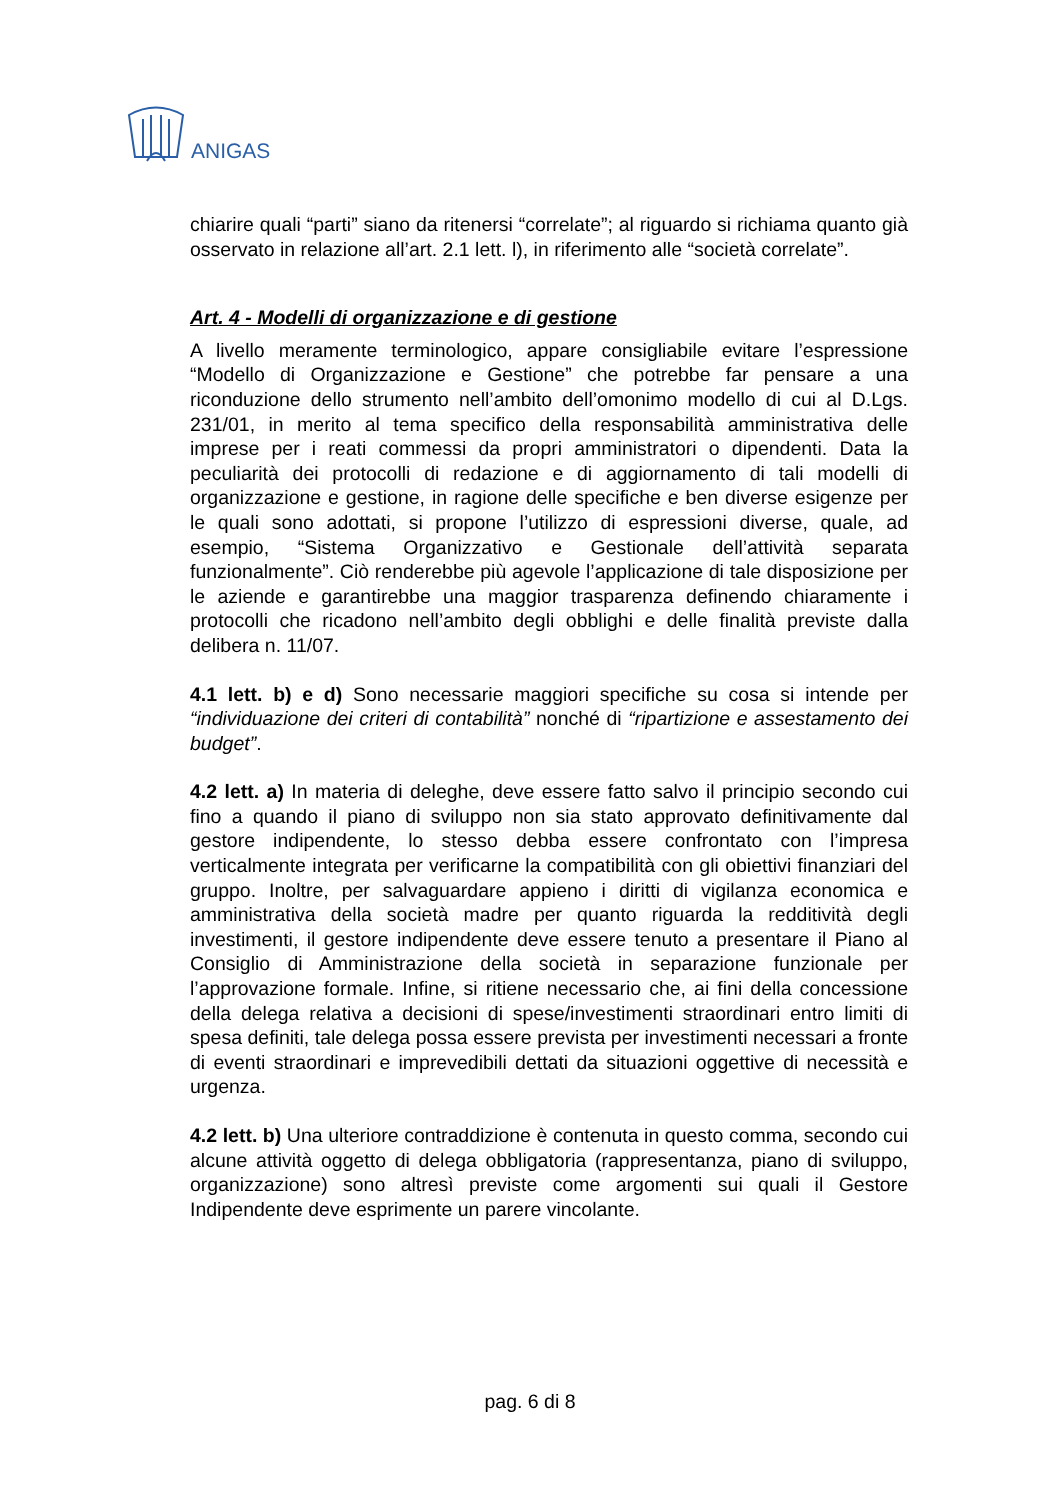ANIGAS
chiarire quali “parti” siano da ritenersi “correlate”; al riguardo si richiama quanto già osservato in relazione all’art. 2.1 lett. l), in riferimento alle “società correlate”.
Art. 4 - Modelli di organizzazione e di gestione
A livello meramente terminologico, appare consigliabile evitare l’espressione “Modello di Organizzazione e Gestione” che potrebbe far pensare a una riconduzione dello strumento nell’ambito dell’omonimo modello di cui al D.Lgs. 231/01, in merito al tema specifico della responsabilità amministrativa delle imprese per i reati commessi da propri amministratori o dipendenti. Data la peculiarità dei protocolli di redazione e di aggiornamento di tali modelli di organizzazione e gestione, in ragione delle specifiche e ben diverse esigenze per le quali sono adottati, si propone l’utilizzo di espressioni diverse, quale, ad esempio, “Sistema Organizzativo e Gestionale dell’attività separata funzionalmente”. Ciò renderebbe più agevole l’applicazione di tale disposizione per le aziende e garantirebbe una maggior trasparenza definendo chiaramente i protocolli che ricadono nell’ambito degli obblighi e delle finalità previste dalla delibera n. 11/07.
4.1 lett. b) e d) Sono necessarie maggiori specifiche su cosa si intende per “individuazione dei criteri di contabilità” nonché di “ripartizione e assestamento dei budget”.
4.2 lett. a) In materia di deleghe, deve essere fatto salvo il principio secondo cui fino a quando il piano di sviluppo non sia stato approvato definitivamente dal gestore indipendente, lo stesso debba essere confrontato con l’impresa verticalmente integrata per verificarne la compatibilità con gli obiettivi finanziari del gruppo. Inoltre, per salvaguardare appieno i diritti di vigilanza economica e amministrativa della società madre per quanto riguarda la redditività degli investimenti, il gestore indipendente deve essere tenuto a presentare il Piano al Consiglio di Amministrazione della società in separazione funzionale per l’approvazione formale. Infine, si ritiene necessario che, ai fini della concessione della delega relativa a decisioni di spese/investimenti straordinari entro limiti di spesa definiti, tale delega possa essere prevista per investimenti necessari a fronte di eventi straordinari e imprevedibili dettati da situazioni oggettive di necessità e urgenza.
4.2 lett. b) Una ulteriore contraddizione è contenuta in questo comma, secondo cui alcune attività oggetto di delega obbligatoria (rappresentanza, piano di sviluppo, organizzazione) sono altresì previste come argomenti sui quali il Gestore Indipendente deve esprimente un parere vincolante.
pag. 6 di 8